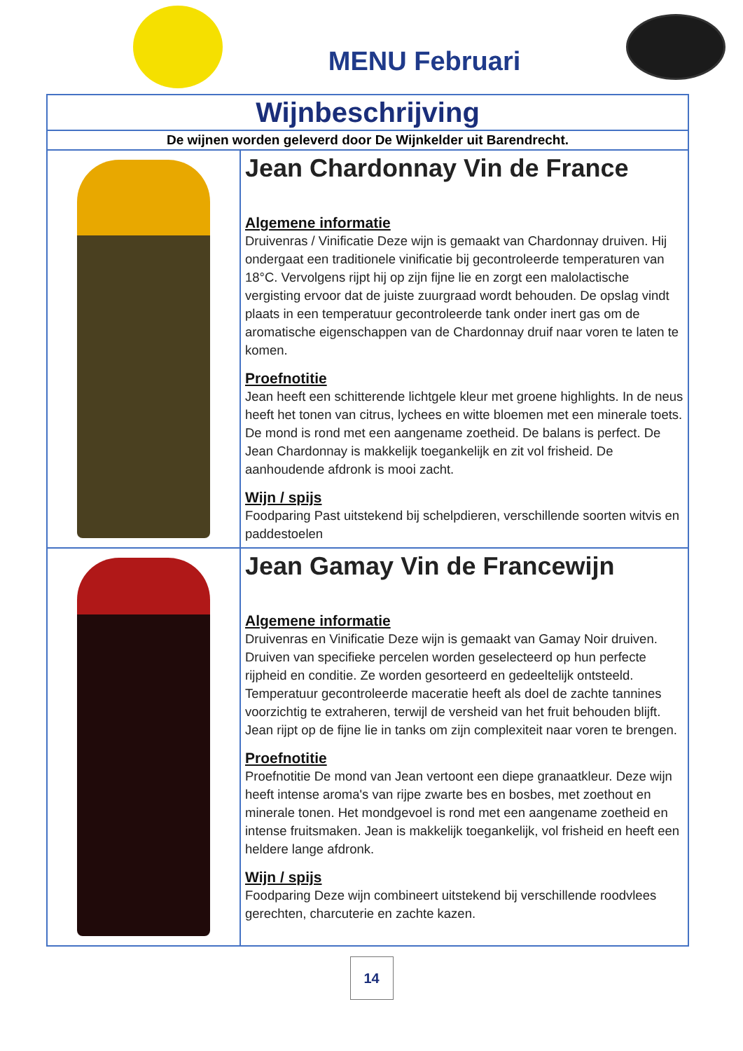MENU Februari
| Wijnbeschrijving | |
| --- | --- |
| De wijnen worden geleverd door De Wijnkelder uit Barendrecht. | |
| | Jean Chardonnay Vin de France Algemene informatie Druivenras / Vinificatie Deze wijn is gemaakt van Chardonnay druiven. Hij ondergaat een traditionele vinificatie bij gecontroleerde temperaturen van 18°C. Vervolgens rijpt hij op zijn fijne lie en zorgt een malolactische vergisting ervoor dat de juiste zuurgraad wordt behouden. De opslag vindt plaats in een temperatuur gecontroleerde tank onder inert gas om de aromatische eigenschappen van de Chardonnay druif naar voren te laten te komen. Proefnotitie Jean heeft een schitterende lichtgele kleur met groene highlights. In de neus heeft het tonen van citrus, lychees en witte bloemen met een minerale toets. De mond is rond met een aangename zoetheid. De balans is perfect. De Jean Chardonnay is makkelijk toegankelijk en zit vol frisheid. De aanhoudende afdronk is mooi zacht. Wijn / spijs Foodparing Past uitstekend bij schelpdieren, verschillende soorten witvis en paddestoelen |
| | Jean Gamay Vin de Francewijn Algemene informatie Druivenras en Vinificatie Deze wijn is gemaakt van Gamay Noir druiven. Druiven van specifieke percelen worden geselecteerd op hun perfecte rijpheid en conditie. Ze worden gesorteerd en gedeeltelijk ontsteeld. Temperatuur gecontroleerde maceratie heeft als doel de zachte tannines voorzichtig te extraheren, terwijl de versheid van het fruit behouden blijft. Jean rijpt op de fijne lie in tanks om zijn complexiteit naar voren te brengen. Proefnotitie Proefnotitie De mond van Jean vertoont een diepe granaatkleur. Deze wijn heeft intense aroma's van rijpe zwarte bes en bosbes, met zoethout en minerale tonen. Het mondgevoel is rond met een aangename zoetheid en intense fruitsmaken. Jean is makkelijk toegankelijk, vol frisheid en heeft een heldere lange afdronk. Wijn / spijs Foodparing Deze wijn combineert uitstekend bij verschillende roodvlees gerechten, charcuterie en zachte kazen. |
14